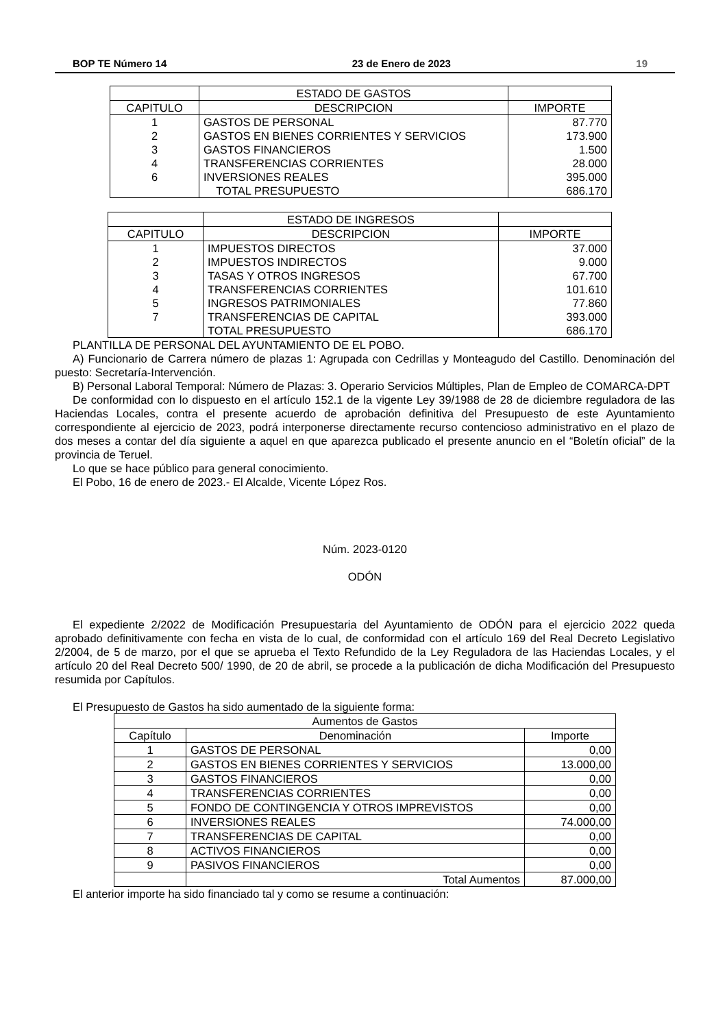BOP TE Número 14 23 de Enero de 2023 19
| | ESTADO DE GASTOS | |
| --- | --- | --- |
| CAPITULO | DESCRIPCION | IMPORTE |
| 1 | GASTOS DE PERSONAL | 87.770 |
| 2 | GASTOS EN BIENES CORRIENTES Y SERVICIOS | 173.900 |
| 3 | GASTOS FINANCIEROS | 1.500 |
| 4 | TRANSFERENCIAS CORRIENTES | 28.000 |
| 6 | INVERSIONES REALES | 395.000 |
| | TOTAL PRESUPUESTO | 686.170 |
| | ESTADO DE INGRESOS | |
| --- | --- | --- |
| CAPITULO | DESCRIPCION | IMPORTE |
| 1 | IMPUESTOS DIRECTOS | 37.000 |
| 2 | IMPUESTOS INDIRECTOS | 9.000 |
| 3 | TASAS Y OTROS INGRESOS | 67.700 |
| 4 | TRANSFERENCIAS CORRIENTES | 101.610 |
| 5 | INGRESOS PATRIMONIALES | 77.860 |
| 7 | TRANSFERENCIAS DE CAPITAL | 393.000 |
| | TOTAL PRESUPUESTO | 686.170 |
PLANTILLA DE PERSONAL DEL AYUNTAMIENTO DE EL POBO.
A) Funcionario de Carrera número de plazas 1: Agrupada con Cedrillas y Monteagudo del Castillo. Denominación del puesto: Secretaría-Intervención.
B) Personal Laboral Temporal: Número de Plazas: 3. Operario Servicios Múltiples, Plan de Empleo de COMARCA-DPT
De conformidad con lo dispuesto en el artículo 152.1 de la vigente Ley 39/1988 de 28 de diciembre reguladora de las Haciendas Locales, contra el presente acuerdo de aprobación definitiva del Presupuesto de este Ayuntamiento correspondiente al ejercicio de 2023, podrá interponerse directamente recurso contencioso administrativo en el plazo de dos meses a contar del día siguiente a aquel en que aparezca publicado el presente anuncio en el “Boletín oficial” de la provincia de Teruel.
Lo que se hace público para general conocimiento.
El Pobo, 16 de enero de 2023.- El Alcalde, Vicente López Ros.
Núm. 2023-0120
ODÓN
El expediente 2/2022 de Modificación Presupuestaria del Ayuntamiento de ODÓN para el ejercicio 2022 queda aprobado definitivamente con fecha en vista de lo cual, de conformidad con el artículo 169 del Real Decreto Legislativo 2/2004, de 5 de marzo, por el que se aprueba el Texto Refundido de la Ley Reguladora de las Haciendas Locales, y el artículo 20 del Real Decreto 500/ 1990, de 20 de abril, se procede a la publicación de dicha Modificación del Presupuesto resumida por Capítulos.
El Presupuesto de Gastos ha sido aumentado de la siguiente forma:
| Aumentos de Gastos | | |
| --- | --- | --- |
| Capítulo | Denominación | Importe |
| 1 | GASTOS DE PERSONAL | 0,00 |
| 2 | GASTOS EN BIENES CORRIENTES Y SERVICIOS | 13.000,00 |
| 3 | GASTOS FINANCIEROS | 0,00 |
| 4 | TRANSFERENCIAS CORRIENTES | 0,00 |
| 5 | FONDO DE CONTINGENCIA Y OTROS IMPREVISTOS | 0,00 |
| 6 | INVERSIONES REALES | 74.000,00 |
| 7 | TRANSFERENCIAS DE CAPITAL | 0,00 |
| 8 | ACTIVOS FINANCIEROS | 0,00 |
| 9 | PASIVOS FINANCIEROS | 0,00 |
| | Total Aumentos | 87.000,00 |
El anterior importe ha sido financiado tal y como se resume a continuación: